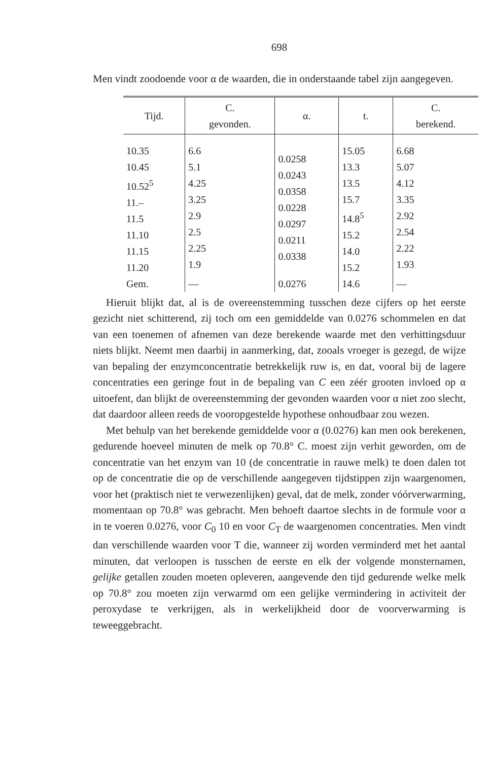698
Men vindt zoodoende voor α de waarden, die in onderstaande tabel zijn aangegeven.
| Tijd. | C. gevonden. | α. | t. | C. berekend. |
| --- | --- | --- | --- | --- |
| 10.35 10.45 10.52<sup>5</sup> 11.– 11.5 11.10 11.15 11.20 | 6.6 5.1 4.25 3.25 2.9 2.5 2.25 1.9 | 0.0258 0.0243 0.0358 0.0228 0.0297 0.0211 0.0338 | 15.05 13.3 13.5 15.7 14.8<sup>5</sup> 15.2 14.0 15.2 | 6.68 5.07 4.12 3.35 2.92 2.54 2.22 1.93 |
| Gem. | — | 0.0276 | 14.6 | — |
Hieruit blijkt dat, al is de overeenstemming tusschen deze cijfers op het eerste gezicht niet schitterend, zij toch om een gemiddelde van 0.0276 schommelen en dat van een toenemen of afnemen van deze berekende waarde met den verhittingsduur niets blijkt. Neemt men daarbij in aanmerking, dat, zooals vroeger is gezegd, de wijze van bepaling der enzymconcentratie betrekkelijk ruw is, en dat, vooral bij de lagere concentraties een geringe fout in de bepaling van C een zéér grooten invloed op α uitoefent, dan blijkt de overeenstemming der gevonden waarden voor α niet zoo slecht, dat daardoor alleen reeds de vooropgestelde hypothese onhoudbaar zou wezen.
Met behulp van het berekende gemiddelde voor α (0.0276) kan men ook berekenen, gedurende hoeveel minuten de melk op 70.8° C. moest zijn verhit geworden, om de concentratie van het enzym van 10 (de concentratie in rauwe melk) te doen dalen tot op de concentratie die op de verschillende aangegeven tijdstippen zijn waargenomen, voor het (praktisch niet te verwezenlijken) geval, dat de melk, zonder vóórverwarming, momentaan op 70.8° was gebracht. Men behoeft daartoe slechts in de formule voor α in te voeren 0.0276, voor C<sub>0</sub> 10 en voor C<sub>T</sub> de waargenomen concentraties. Men vindt dan verschillende waarden voor T die, wanneer zij worden verminderd met het aantal minuten, dat verloopen is tusschen de eerste en elk der volgende monsternamen, gelijke getallen zouden moeten opleveren, aangevende den tijd gedurende welke melk op 70.8° zou moeten zijn verwarmd om een gelijke vermindering in activiteit der peroxydase te verkrijgen, als in werkelijkheid door de voorverwarming is teweeggebracht.